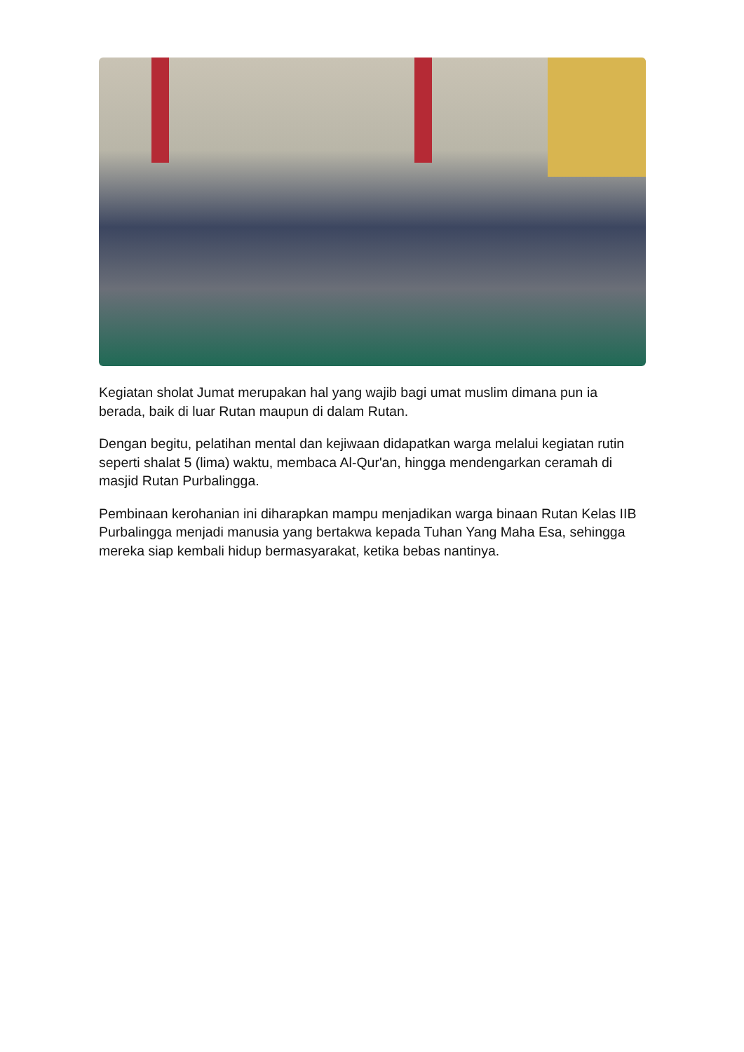Kegiatan sholat Jumat merupakan hal yang wajib bagi umat muslim dimana pun ia berada, baik di luar Rutan maupun di dalam Rutan.
Dengan begitu, pelatihan mental dan kejiwaan didapatkan warga melalui kegiatan rutin seperti shalat 5 (lima) waktu, membaca Al-Qur'an, hingga mendengarkan ceramah di masjid Rutan Purbalingga.
Pembinaan kerohanian ini diharapkan mampu menjadikan warga binaan Rutan Kelas IIB Purbalingga menjadi manusia yang bertakwa kepada Tuhan Yang Maha Esa, sehingga mereka siap kembali hidup bermasyarakat, ketika bebas nantinya.